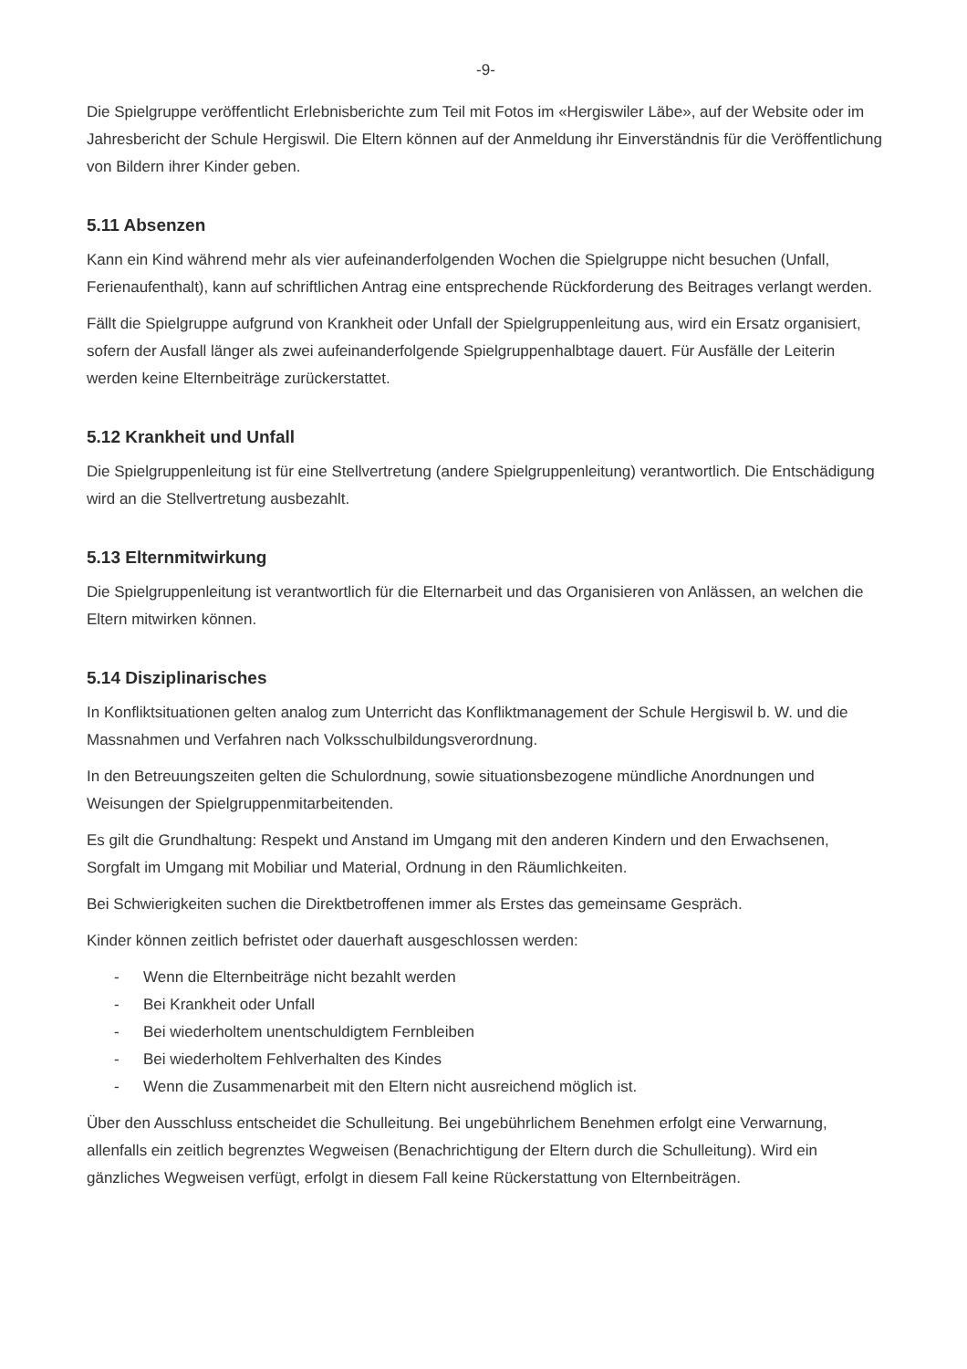-9-
Die Spielgruppe veröffentlicht Erlebnisberichte zum Teil mit Fotos im «Hergiswiler Läbe», auf der Website oder im Jahresbericht der Schule Hergiswil. Die Eltern können auf der Anmeldung ihr Einverständnis für die Veröffentlichung von Bildern ihrer Kinder geben.
5.11 Absenzen
Kann ein Kind während mehr als vier aufeinanderfolgenden Wochen die Spielgruppe nicht besuchen (Unfall, Ferienaufenthalt), kann auf schriftlichen Antrag eine entsprechende Rückforderung des Beitrages verlangt werden.
Fällt die Spielgruppe aufgrund von Krankheit oder Unfall der Spielgruppenleitung aus, wird ein Ersatz organisiert, sofern der Ausfall länger als zwei aufeinanderfolgende Spielgruppenhalbtage dauert. Für Ausfälle der Leiterin werden keine Elternbeiträge zurückerstattet.
5.12 Krankheit und Unfall
Die Spielgruppenleitung ist für eine Stellvertretung (andere Spielgruppenleitung) verantwortlich. Die Entschädigung wird an die Stellvertretung ausbezahlt.
5.13 Elternmitwirkung
Die Spielgruppenleitung ist verantwortlich für die Elternarbeit und das Organisieren von Anlässen, an welchen die Eltern mitwirken können.
5.14 Disziplinarisches
In Konfliktsituationen gelten analog zum Unterricht das Konfliktmanagement der Schule Hergiswil b. W. und die Massnahmen und Verfahren nach Volksschulbildungsverordnung.
In den Betreuungszeiten gelten die Schulordnung, sowie situationsbezogene mündliche Anordnungen und Weisungen der Spielgruppenmitarbeitenden.
Es gilt die Grundhaltung: Respekt und Anstand im Umgang mit den anderen Kindern und den Erwachsenen, Sorgfalt im Umgang mit Mobiliar und Material, Ordnung in den Räumlichkeiten.
Bei Schwierigkeiten suchen die Direktbetroffenen immer als Erstes das gemeinsame Gespräch.
Kinder können zeitlich befristet oder dauerhaft ausgeschlossen werden:
- Wenn die Elternbeiträge nicht bezahlt werden
- Bei Krankheit oder Unfall
- Bei wiederholtem unentschuldigtem Fernbleiben
- Bei wiederholtem Fehlverhalten des Kindes
- Wenn die Zusammenarbeit mit den Eltern nicht ausreichend möglich ist.
Über den Ausschluss entscheidet die Schulleitung. Bei ungebührlichem Benehmen erfolgt eine Verwarnung, allenfalls ein zeitlich begrenztes Wegweisen (Benachrichtigung der Eltern durch die Schulleitung). Wird ein gänzliches Wegweisen verfügt, erfolgt in diesem Fall keine Rückerstattung von Elternbeiträgen.